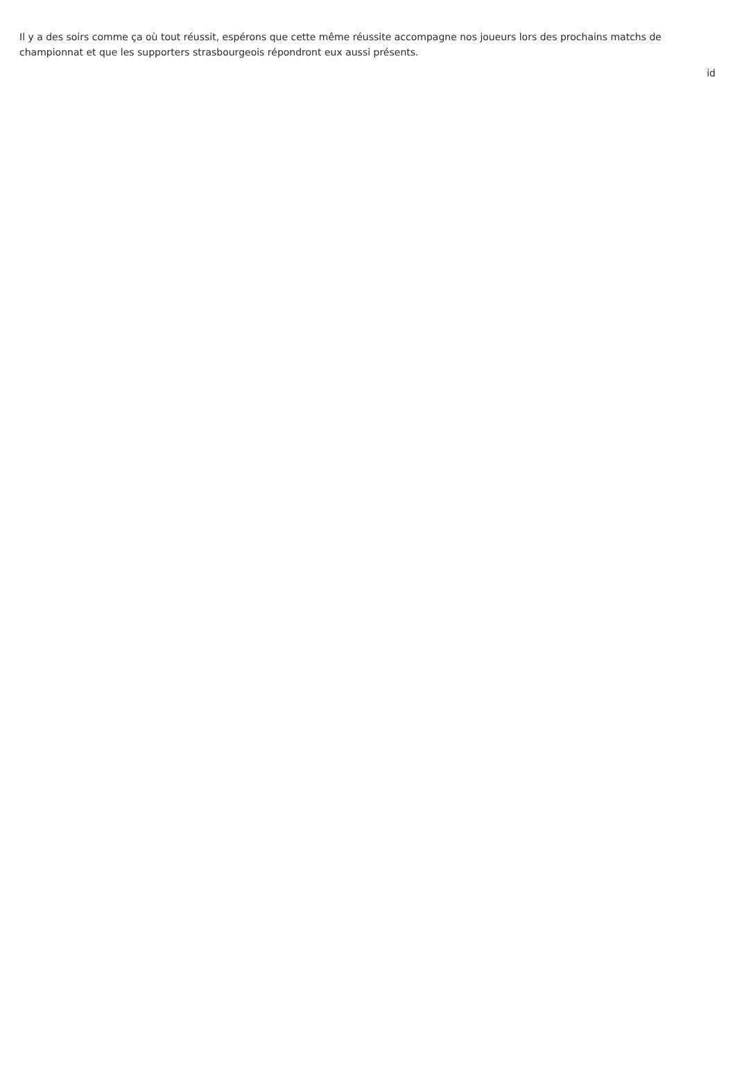Il y a des soirs comme ça où tout réussit, espérons que cette même réussite accompagne nos joueurs lors des prochains matchs de championnat et que les supporters strasbourgeois répondront eux aussi présents.
id